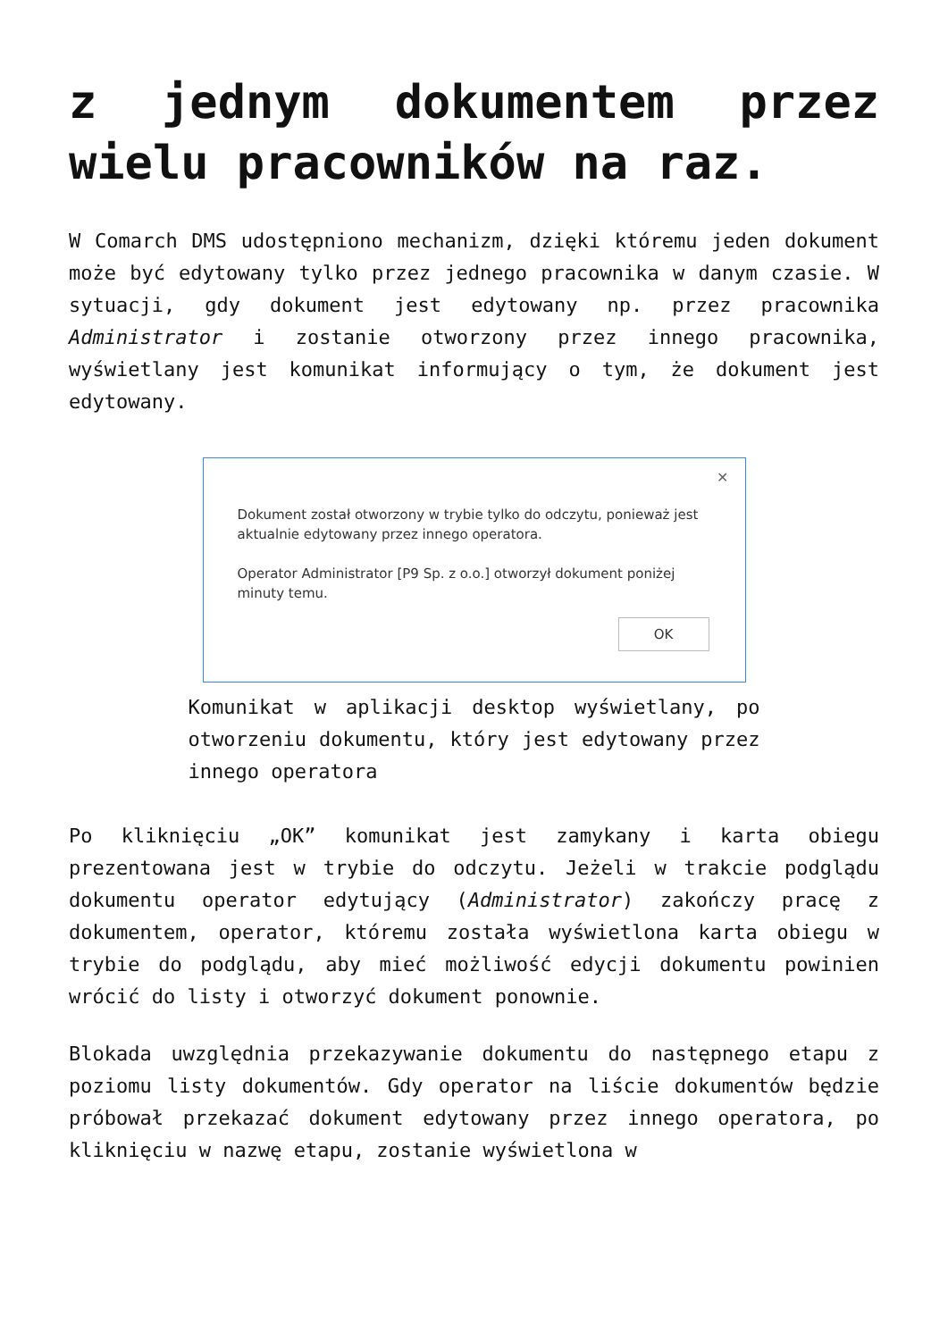z jednym dokumentem przez wielu pracowników na raz.
W Comarch DMS udostępniono mechanizm, dzięki któremu jeden dokument może być edytowany tylko przez jednego pracownika w danym czasie. W sytuacji, gdy dokument jest edytowany np. przez pracownika Administrator i zostanie otworzony przez innego pracownika, wyświetlany jest komunikat informujący o tym, że dokument jest edytowany.
✕
Dokument został otworzony w trybie tylko do odczytu, ponieważ jest aktualnie edytowany przez innego operatora.
Operator Administrator [P9 Sp. z o.o.] otworzył dokument poniżej minuty temu.
OK
Komunikat w aplikacji desktop wyświetlany, po otworzeniu dokumentu, który jest edytowany przez innego operatora
Po kliknięciu „OK” komunikat jest zamykany i karta obiegu prezentowana jest w trybie do odczytu. Jeżeli w trakcie podglądu dokumentu operator edytujący (Administrator) zakończy pracę z dokumentem, operator, któremu została wyświetlona karta obiegu w trybie do podglądu, aby mieć możliwość edycji dokumentu powinien wrócić do listy i otworzyć dokument ponownie.
Blokada uwzględnia przekazywanie dokumentu do następnego etapu z poziomu listy dokumentów. Gdy operator na liście dokumentów będzie próbował przekazać dokument edytowany przez innego operatora, po kliknięciu w nazwę etapu, zostanie wyświetlona w